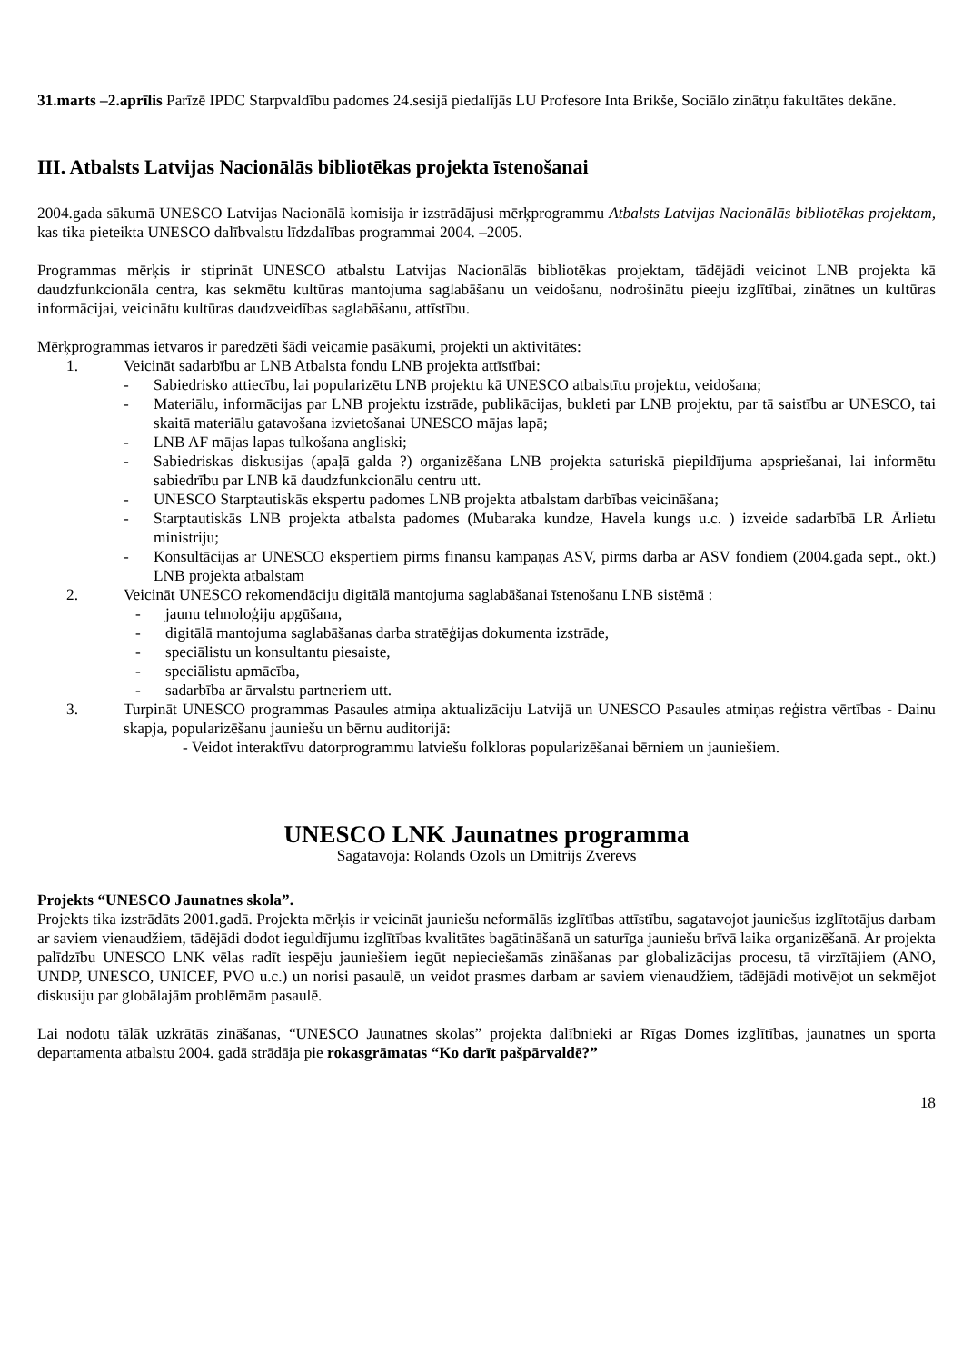31.marts –2.aprīlis Parīzē IPDC Starpvaldību padomes 24.sesijā piedalījās LU Profesore Inta Brikše, Sociālo zinātņu fakultātes dekāne.
III. Atbalsts Latvijas Nacionālās bibliotēkas projekta īstenošanai
2004.gada sākumā UNESCO Latvijas Nacionālā komisija ir izstrādājusi mērķprogrammu Atbalsts Latvijas Nacionālās bibliotēkas projektam, kas tika pieteikta UNESCO dalībvalstu līdzdalības programmai 2004. –2005.
Programmas mērķis ir stiprināt UNESCO atbalstu Latvijas Nacionālās bibliotēkas projektam, tādējādi veicinot LNB projekta kā daudzfunkcionāla centra, kas sekmētu kultūras mantojuma saglabāšanu un veidošanu, nodrošinātu pieeju izglītībai, zinātnes un kultūras informācijai, veicinātu kultūras daudzveidības saglabāšanu, attīstību.
Mērķprogrammas ietvaros ir paredzēti šādi veicamie pasākumi, projekti un aktivitātes:
1. Veicināt sadarbību ar LNB Atbalsta fondu LNB projekta attīstībai:
- Sabiedrisko attiecību, lai popularizētu LNB projektu kā UNESCO atbalstītu projektu, veidošana;
- Materiālu, informācijas par LNB projektu izstrāde, publikācijas, bukleti par LNB projektu, par tā saistību ar UNESCO, tai skaitā materiālu gatavošana izvietošanai UNESCO mājas lapā;
- LNB AF mājas lapas tulkošana angliski;
- Sabiedriskas diskusijas (apaļā galda ?) organizēšana LNB projekta saturiskā piepildījuma apspriešanai, lai informētu sabiedrību par LNB kā daudzfunkcionālu centru utt.
- UNESCO Starptautiskās ekspertu padomes LNB projekta atbalstam darbības veicināšana;
- Starptautiskās LNB projekta atbalsta padomes (Mubaraka kundze, Havela kungs u.c. ) izveide sadarbībā LR Ārlietu ministriju;
- Konsultācijas ar UNESCO ekspertiem pirms finansu kampaņas ASV, pirms darba ar ASV fondiem (2004.gada sept., okt.) LNB projekta atbalstam
2. Veicināt UNESCO rekomendāciju digitālā mantojuma saglabāšanai īstenošanu LNB sistēmā :
- jaunu tehnoloģiju apgūšana,
- digitālā mantojuma saglabāšanas darba stratēģijas dokumenta izstrāde,
- speciālistu un konsultantu piesaiste,
- speciālistu apmācība,
- sadarbība ar ārvalstu partneriem utt.
3. Turpināt UNESCO programmas Pasaules atmiņa aktualizāciju Latvijā un UNESCO Pasaules atmiņas reģistra vērtības - Dainu skapja, popularizēšanu jauniešu un bērnu auditorijā:
- Veidot interaktīvu datorprogrammu latviešu folkloras popularizēšanai bērniem un jauniešiem.
UNESCO LNK Jaunatnes programma
Sagatavoja: Rolands Ozols un Dmitrijs Zverevs
Projekts “UNESCO Jaunatnes skola”.
Projekts tika izstrādāts 2001.gadā. Projekta mērķis ir veicināt jauniešu neformālās izglītības attīstību, sagatavojot jauniešus izglītotājus darbam ar saviem vienaudžiem, tādējādi dodot ieguldījumu izglītības kvalitātes bagātināšanā un saturīga jauniešu brīvā laika organizēšanā. Ar projekta palīdzību UNESCO LNK vēlas radīt iespēju jauniešiem iegūt nepieciešamās zināšanas par globalizācijas procesu, tā virzītājiem (ANO, UNDP, UNESCO, UNICEF, PVO u.c.) un norisi pasaulē, un veidot prasmes darbam ar saviem vienaudžiem, tādējādi motivējot un sekmējot diskusiju par globālajām problēmām pasaulē.
Lai nodotu tālāk uzkrātās zināšanas, “UNESCO Jaunatnes skolas” projekta dalībnieki ar Rīgas Domes izglītības, jaunatnes un sporta departamenta atbalstu 2004. gadā strādāja pie rokasgrāmatas “Ko darīt pašpārvaldē?”
18